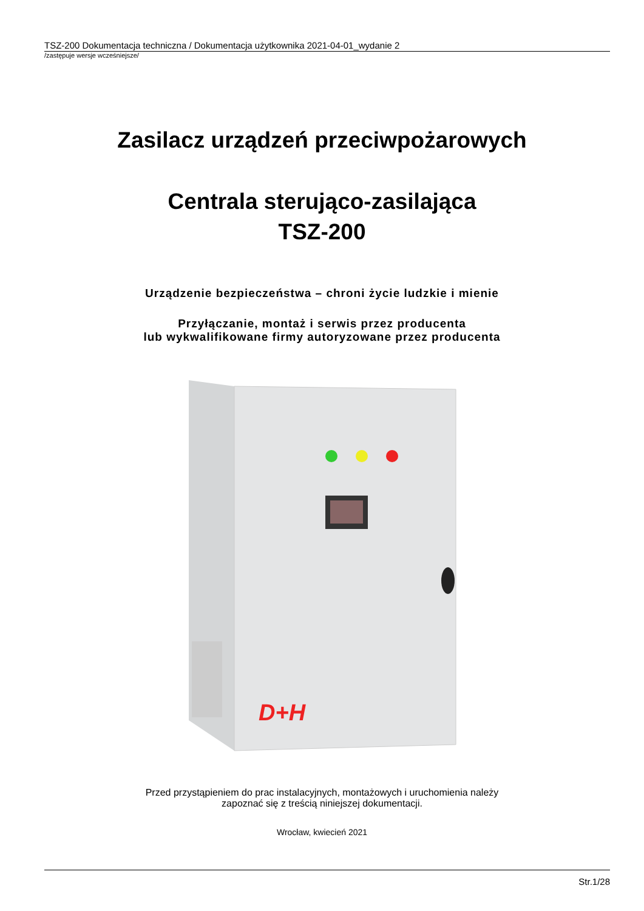TSZ-200 Dokumentacja techniczna / Dokumentacja użytkownika 2021-04-01_wydanie 2
/zastępuje wersje wcześniejsze/
Zasilacz urządzeń przeciwpożarowych
Centrala sterująco-zasilająca
TSZ-200
Urządzenie bezpieczeństwa – chroni życie ludzkie i mienie
Przyłączanie, montaż i serwis przez producenta
lub wykwalifikowane firmy autoryzowane przez producenta
D+H
Przed przystąpieniem do prac instalacyjnych, montażowych i uruchomienia należy
zapoznać się z treścią niniejszej dokumentacji.
Wrocław, kwiecień 2021
Str.1/28